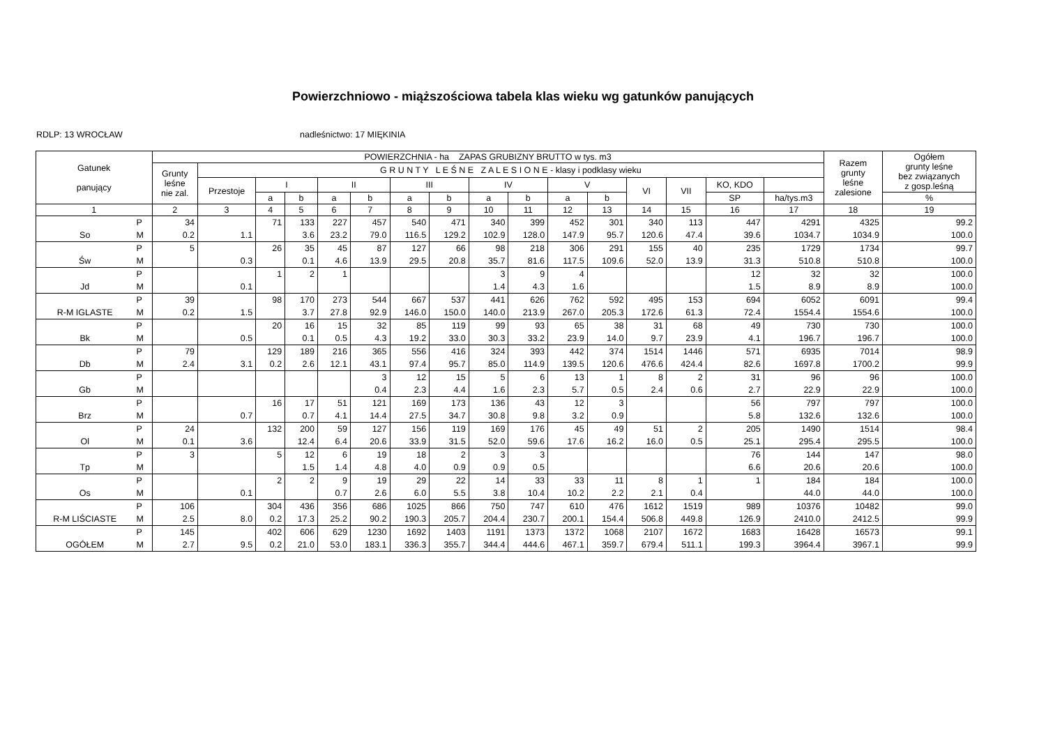Powierzchniowo - miąższościowa tabela klas wieku wg gatunków panujących
RDLP: 13 WROCŁAW nadleśnictwo: 17 MIĘKINIA
| Gatunek panujący | | POWIERZCHNIA - ha ZAPAS GRUBIZNY BRUTTO w tys. m3 | | | | | | | | | | | | | | | | Razem grunty leśne zalesione | Ogółem grunty leśne bez związanych z gosp.leśną |
| --- | --- | --- | --- | --- | --- | --- | --- | --- | --- | --- | --- | --- | --- | --- | --- | --- | --- | --- | --- |
| | | Grunty leśne nie zal. | G R U N T Y L E Ś N E Z A L E S I O N E - klasy i podklasy wieku | | | | | | | | | | | | | | | | |
| | | | Przestoje | I | | II | | III | | IV | | V | | VI | VII | KO, KDO | | | |
| | | | | a | b | a | b | a | b | a | b | a | b | | | SP | ha/tys.m3 | | % |
| 1 | | 2 | 3 | 4 | 5 | 6 | 7 | 8 | 9 | 10 | 11 | 12 | 13 | 14 | 15 | 16 | 17 | 18 | 19 |
| | P | 34 | | 71 | 133 | 227 | 457 | 540 | 471 | 340 | 399 | 452 | 301 | 340 | 113 | 447 | 4291 | 4325 | 99.2 |
| So | M | 0.2 | 1.1 | | 3.6 | 23.2 | 79.0 | 116.5 | 129.2 | 102.9 | 128.0 | 147.9 | 95.7 | 120.6 | 47.4 | 39.6 | 1034.7 | 1034.9 | 100.0 |
| | P | 5 | | 26 | 35 | 45 | 87 | 127 | 66 | 98 | 218 | 306 | 291 | 155 | 40 | 235 | 1729 | 1734 | 99.7 |
| Św | M | | 0.3 | | 0.1 | 4.6 | 13.9 | 29.5 | 20.8 | 35.7 | 81.6 | 117.5 | 109.6 | 52.0 | 13.9 | 31.3 | 510.8 | 510.8 | 100.0 |
| | P | | | 1 | 2 | 1 | | | | 3 | 9 | 4 | | | | 12 | 32 | 32 | 100.0 |
| Jd | M | | 0.1 | | | | | | | 1.4 | 4.3 | 1.6 | | | | 1.5 | 8.9 | 8.9 | 100.0 |
| | P | 39 | | 98 | 170 | 273 | 544 | 667 | 537 | 441 | 626 | 762 | 592 | 495 | 153 | 694 | 6052 | 6091 | 99.4 |
| R-M IGLASTE | M | 0.2 | 1.5 | | 3.7 | 27.8 | 92.9 | 146.0 | 150.0 | 140.0 | 213.9 | 267.0 | 205.3 | 172.6 | 61.3 | 72.4 | 1554.4 | 1554.6 | 100.0 |
| | P | | | 20 | 16 | 15 | 32 | 85 | 119 | 99 | 93 | 65 | 38 | 31 | 68 | 49 | 730 | 730 | 100.0 |
| Bk | M | | 0.5 | | 0.1 | 0.5 | 4.3 | 19.2 | 33.0 | 30.3 | 33.2 | 23.9 | 14.0 | 9.7 | 23.9 | 4.1 | 196.7 | 196.7 | 100.0 |
| | P | 79 | | 129 | 189 | 216 | 365 | 556 | 416 | 324 | 393 | 442 | 374 | 1514 | 1446 | 571 | 6935 | 7014 | 98.9 |
| Db | M | 2.4 | 3.1 | 0.2 | 2.6 | 12.1 | 43.1 | 97.4 | 95.7 | 85.0 | 114.9 | 139.5 | 120.6 | 476.6 | 424.4 | 82.6 | 1697.8 | 1700.2 | 99.9 |
| | P | | | | | | 3 | 12 | 15 | 5 | 6 | 13 | 1 | 8 | 2 | 31 | 96 | 96 | 100.0 |
| Gb | M | | | | | | 0.4 | 2.3 | 4.4 | 1.6 | 2.3 | 5.7 | 0.5 | 2.4 | 0.6 | 2.7 | 22.9 | 22.9 | 100.0 |
| | P | | | 16 | 17 | 51 | 121 | 169 | 173 | 136 | 43 | 12 | 3 | | | 56 | 797 | 797 | 100.0 |
| Brz | M | | 0.7 | | 0.7 | 4.1 | 14.4 | 27.5 | 34.7 | 30.8 | 9.8 | 3.2 | 0.9 | | | 5.8 | 132.6 | 132.6 | 100.0 |
| | P | 24 | | 132 | 200 | 59 | 127 | 156 | 119 | 169 | 176 | 45 | 49 | 51 | 2 | 205 | 1490 | 1514 | 98.4 |
| Ol | M | 0.1 | 3.6 | | 12.4 | 6.4 | 20.6 | 33.9 | 31.5 | 52.0 | 59.6 | 17.6 | 16.2 | 16.0 | 0.5 | 25.1 | 295.4 | 295.5 | 100.0 |
| | P | 3 | | 5 | 12 | 6 | 19 | 18 | 2 | 3 | 3 | | | | | 76 | 144 | 147 | 98.0 |
| Tp | M | | | | 1.5 | 1.4 | 4.8 | 4.0 | 0.9 | 0.9 | 0.5 | | | | | 6.6 | 20.6 | 20.6 | 100.0 |
| | P | | | 2 | 2 | 9 | 19 | 29 | 22 | 14 | 33 | 33 | 11 | 8 | 1 | 1 | 184 | 184 | 100.0 |
| Os | M | | 0.1 | | | 0.7 | 2.6 | 6.0 | 5.5 | 3.8 | 10.4 | 10.2 | 2.2 | 2.1 | 0.4 | | 44.0 | 44.0 | 100.0 |
| | P | 106 | | 304 | 436 | 356 | 686 | 1025 | 866 | 750 | 747 | 610 | 476 | 1612 | 1519 | 989 | 10376 | 10482 | 99.0 |
| R-M LIŚCIASTE | M | 2.5 | 8.0 | 0.2 | 17.3 | 25.2 | 90.2 | 190.3 | 205.7 | 204.4 | 230.7 | 200.1 | 154.4 | 506.8 | 449.8 | 126.9 | 2410.0 | 2412.5 | 99.9 |
| | P | 145 | | 402 | 606 | 629 | 1230 | 1692 | 1403 | 1191 | 1373 | 1372 | 1068 | 2107 | 1672 | 1683 | 16428 | 16573 | 99.1 |
| OGÓŁEM | M | 2.7 | 9.5 | 0.2 | 21.0 | 53.0 | 183.1 | 336.3 | 355.7 | 344.4 | 444.6 | 467.1 | 359.7 | 679.4 | 511.1 | 199.3 | 3964.4 | 3967.1 | 99.9 |